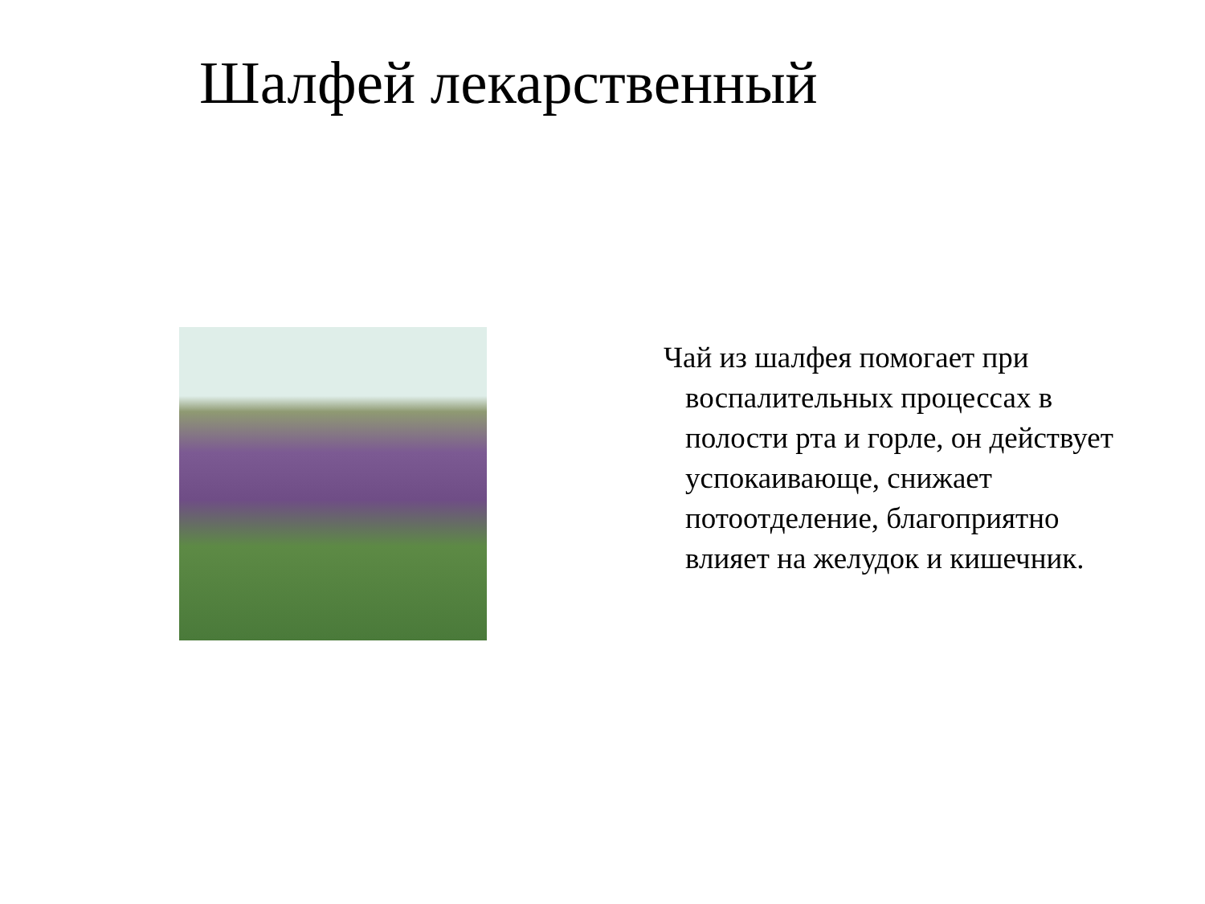Шалфей лекарственный
Чай из шалфея помогает при воспалительных процессах в полости рта и горле, он действует успокаивающе, снижает потоотделение, благоприятно влияет на желудок и кишечник.